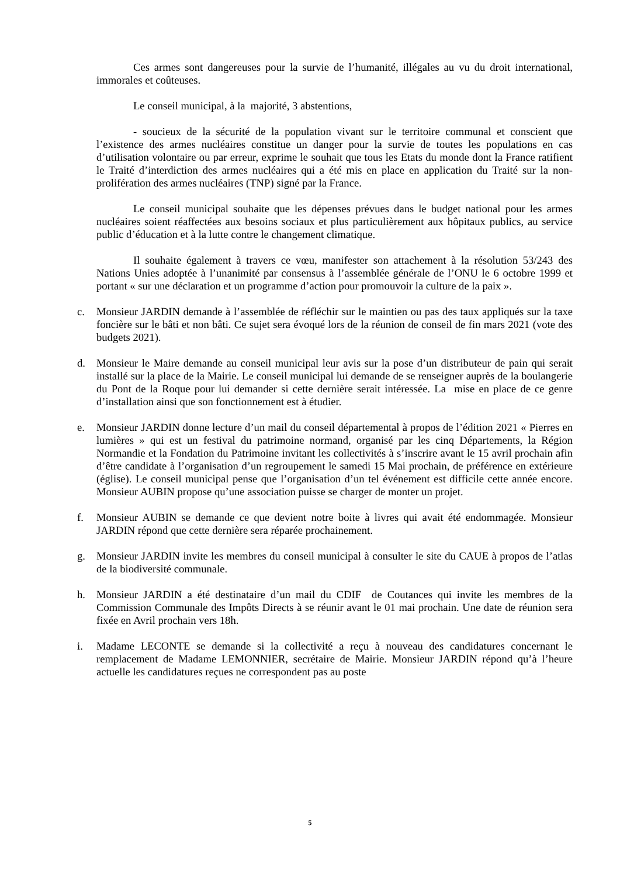Ces armes sont dangereuses pour la survie de l’humanité, illégales au vu du droit international, immorales et coûteuses.
Le conseil municipal, à la majorité, 3 abstentions,
- soucieux de la sécurité de la population vivant sur le territoire communal et conscient que l’existence des armes nucléaires constitue un danger pour la survie de toutes les populations en cas d’utilisation volontaire ou par erreur, exprime le souhait que tous les Etats du monde dont la France ratifient le Traité d’interdiction des armes nucléaires qui a été mis en place en application du Traité sur la non-prolifération des armes nucléaires (TNP) signé par la France.
Le conseil municipal souhaite que les dépenses prévues dans le budget national pour les armes nucléaires soient réaffectées aux besoins sociaux et plus particulièrement aux hôpitaux publics, au service public d’éducation et à la lutte contre le changement climatique.
Il souhaite également à travers ce vœu, manifester son attachement à la résolution 53/243 des Nations Unies adoptée à l’unanimité par consensus à l’assemblée générale de l’ONU le 6 octobre 1999 et portant « sur une déclaration et un programme d’action pour promouvoir la culture de la paix ».
c. Monsieur JARDIN demande à l’assemblée de réfléchir sur le maintien ou pas des taux appliqués sur la taxe foncière sur le bâti et non bâti. Ce sujet sera évoqué lors de la réunion de conseil de fin mars 2021 (vote des budgets 2021).
d. Monsieur le Maire demande au conseil municipal leur avis sur la pose d’un distributeur de pain qui serait installé sur la place de la Mairie. Le conseil municipal lui demande de se renseigner auprès de la boulangerie du Pont de la Roque pour lui demander si cette dernière serait intéressée. La mise en place de ce genre d’installation ainsi que son fonctionnement est à étudier.
e. Monsieur JARDIN donne lecture d’un mail du conseil départemental à propos de l’édition 2021 « Pierres en lumières » qui est un festival du patrimoine normand, organisé par les cinq Départements, la Région Normandie et la Fondation du Patrimoine invitant les collectivités à s’inscrire avant le 15 avril prochain afin d’être candidate à l’organisation d’un regroupement le samedi 15 Mai prochain, de préférence en extérieure (église). Le conseil municipal pense que l’organisation d’un tel événement est difficile cette année encore. Monsieur AUBIN propose qu’une association puisse se charger de monter un projet.
f. Monsieur AUBIN se demande ce que devient notre boite à livres qui avait été endommagée. Monsieur JARDIN répond que cette dernière sera réparée prochainement.
g. Monsieur JARDIN invite les membres du conseil municipal à consulter le site du CAUE à propos de l’atlas de la biodiversité communale.
h. Monsieur JARDIN a été destinataire d’un mail du CDIF de Coutances qui invite les membres de la Commission Communale des Impôts Directs à se réunir avant le 01 mai prochain. Une date de réunion sera fixée en Avril prochain vers 18h.
i. Madame LECONTE se demande si la collectivité a reçu à nouveau des candidatures concernant le remplacement de Madame LEMONNIER, secrétaire de Mairie. Monsieur JARDIN répond qu’à l’heure actuelle les candidatures reçues ne correspondent pas au poste
5